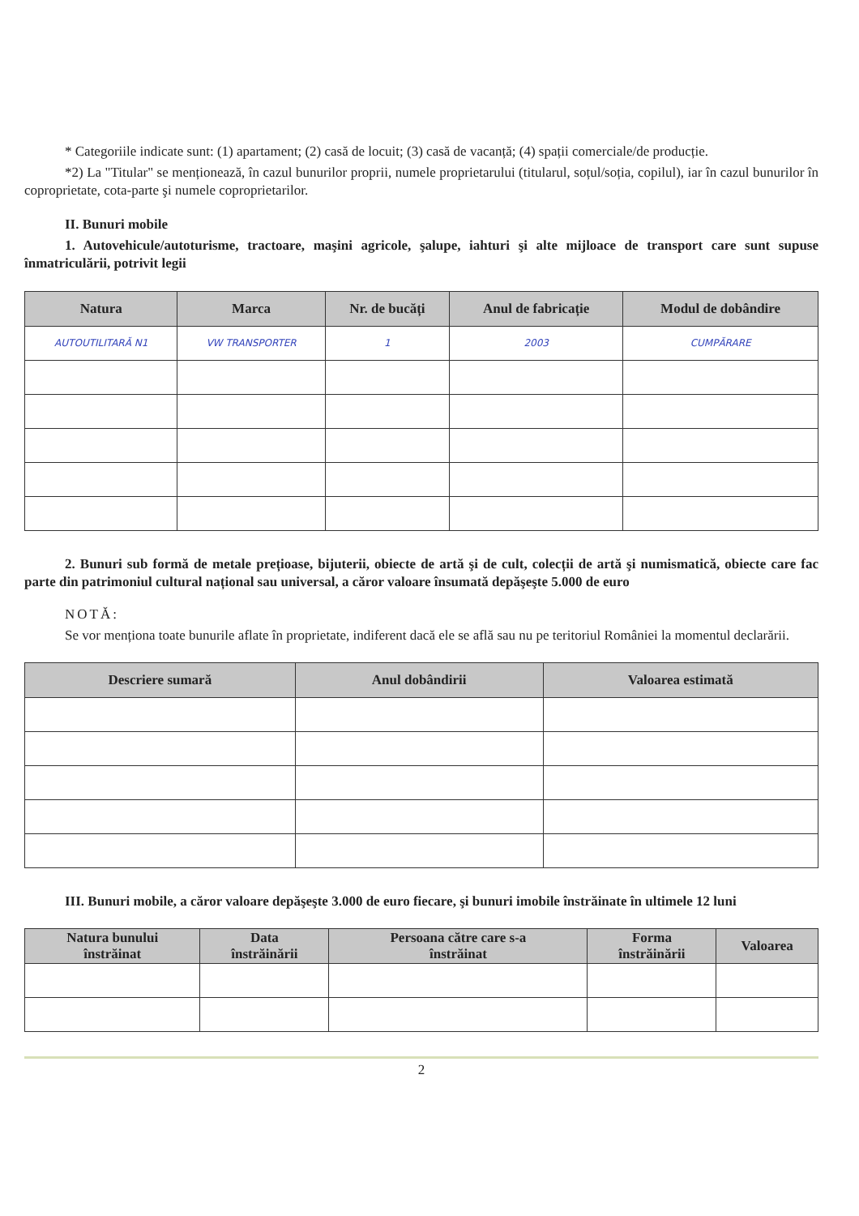* Categoriile indicate sunt: (1) apartament; (2) casă de locuit; (3) casă de vacanță; (4) spații comerciale/de producție.
*2) La "Titular" se menționează, în cazul bunurilor proprii, numele proprietarului (titularul, soțul/soția, copilul), iar în cazul bunurilor în coproprietate, cota-parte şi numele coproprietarilor.
II. Bunuri mobile
1. Autovehicule/autoturisme, tractoare, maşini agricole, şalupe, iahturi şi alte mijloace de transport care sunt supuse înmatriculării, potrivit legii
| Natura | Marca | Nr. de bucăți | Anul de fabricație | Modul de dobândire |
| --- | --- | --- | --- | --- |
| AUTOUTILITARĂ N1 | VW TRANSPORTER | 1 | 2003 | CUMPĂRARE |
2. Bunuri sub formă de metale prețioase, bijuterii, obiecte de artă şi de cult, colecții de artă şi numismatică, obiecte care fac parte din patrimoniul cultural național sau universal, a căror valoare însumată depăşeşte 5.000 de euro
NOTĂ:
Se vor menționa toate bunurile aflate în proprietate, indiferent dacă ele se află sau nu pe teritoriul României la momentul declarării.
| Descriere sumară | Anul dobândirii | Valoarea estimată |
| --- | --- | --- |
III. Bunuri mobile, a căror valoare depăşeşte 3.000 de euro fiecare, şi bunuri imobile înstrăinate în ultimele 12 luni
| Natura bunului înstrăinat | Data înstrăinării | Persoana către care s-a înstrăinat | Forma înstrăinării | Valoarea |
| --- | --- | --- | --- | --- |
2